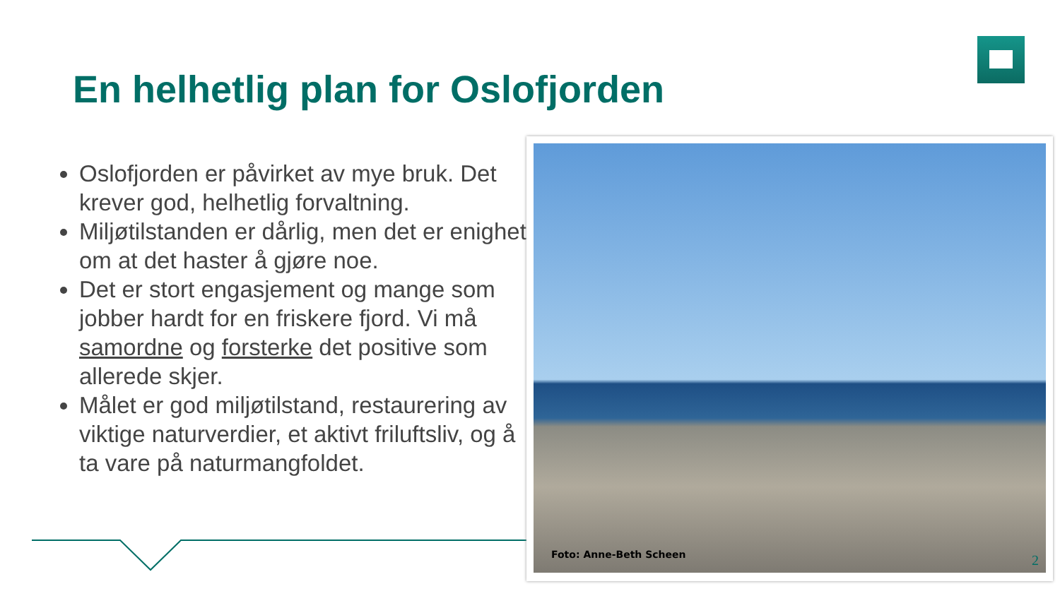En helhetlig plan for Oslofjorden
Oslofjorden er påvirket av mye bruk. Det krever god, helhetlig forvaltning.
Miljøtilstanden er dårlig, men det er enighet om at det haster å gjøre noe.
Det er stort engasjement og mange som jobber hardt for en friskere fjord. Vi må samordne og forsterke det positive som allerede skjer.
Målet er god miljøtilstand, restaurering av viktige naturverdier, et aktivt friluftsliv, og å ta vare på naturmangfoldet.
Foto: Anne-Beth Scheen
2